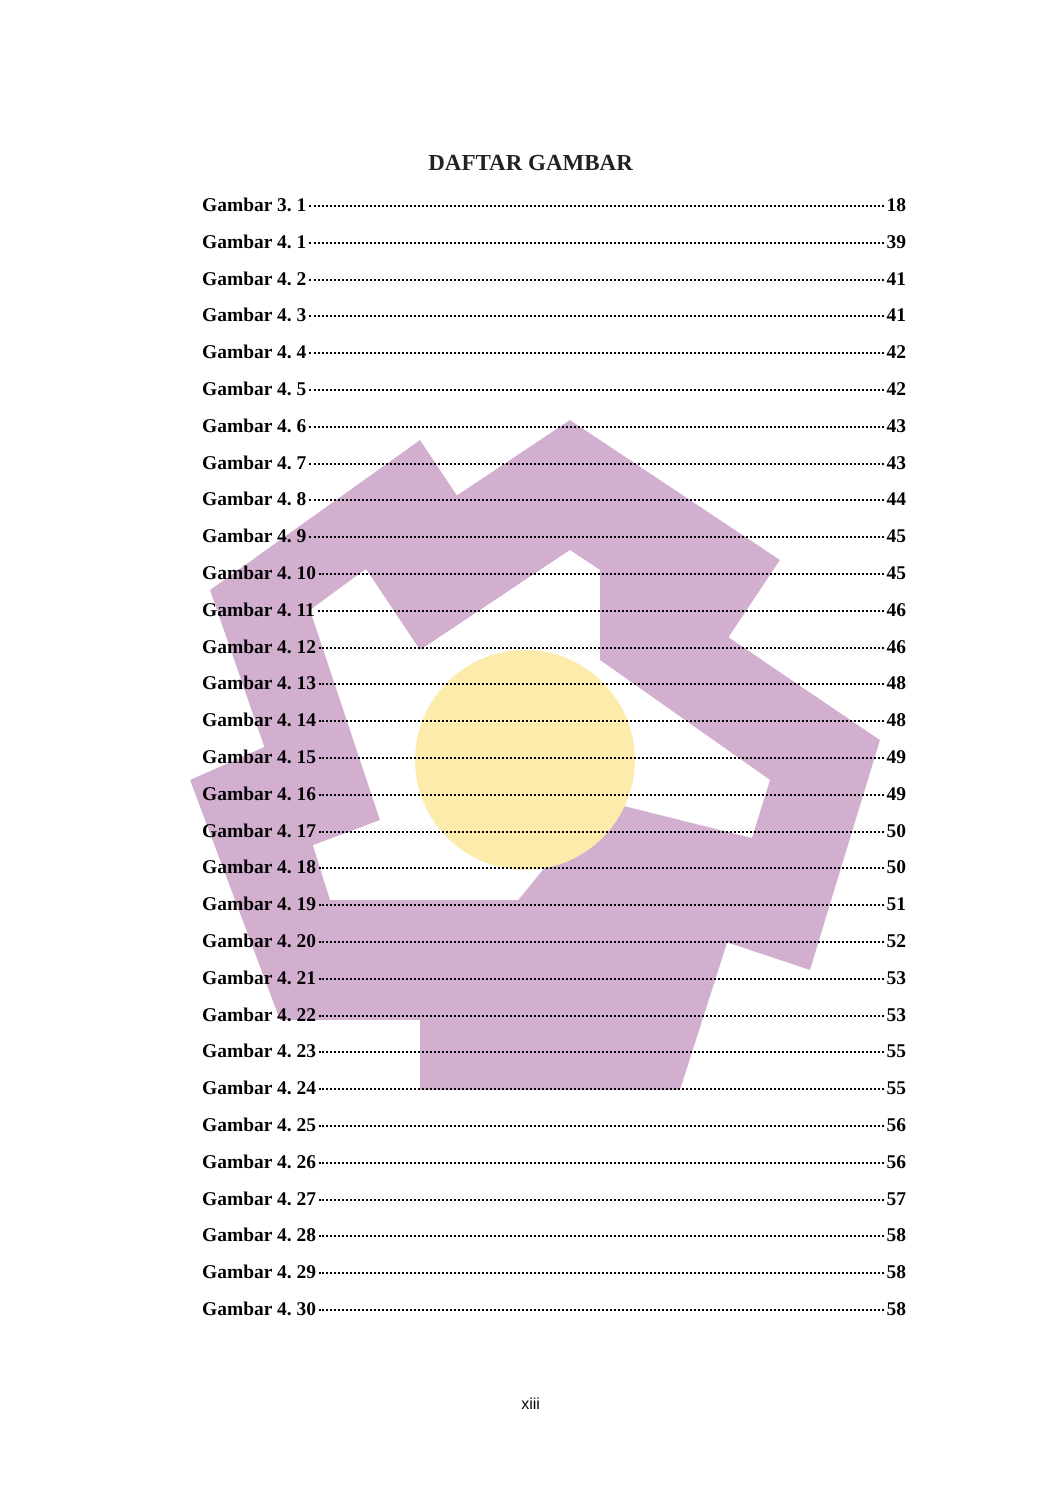DAFTAR GAMBAR
Gambar 3. 1 18
Gambar 4. 1 39
Gambar 4. 2 41
Gambar 4. 3 41
Gambar 4. 4 42
Gambar 4. 5 42
Gambar 4. 6 43
Gambar 4. 7 43
Gambar 4. 8 44
Gambar 4. 9 45
Gambar 4. 10 45
Gambar 4. 11 46
Gambar 4. 12 46
Gambar 4. 13 48
Gambar 4. 14 48
Gambar 4. 15 49
Gambar 4. 16 49
Gambar 4. 17 50
Gambar 4. 18 50
Gambar 4. 19 51
Gambar 4. 20 52
Gambar 4. 21 53
Gambar 4. 22 53
Gambar 4. 23 55
Gambar 4. 24 55
Gambar 4. 25 56
Gambar 4. 26 56
Gambar 4. 27 57
Gambar 4. 28 58
Gambar 4. 29 58
Gambar 4. 30 58
xiii